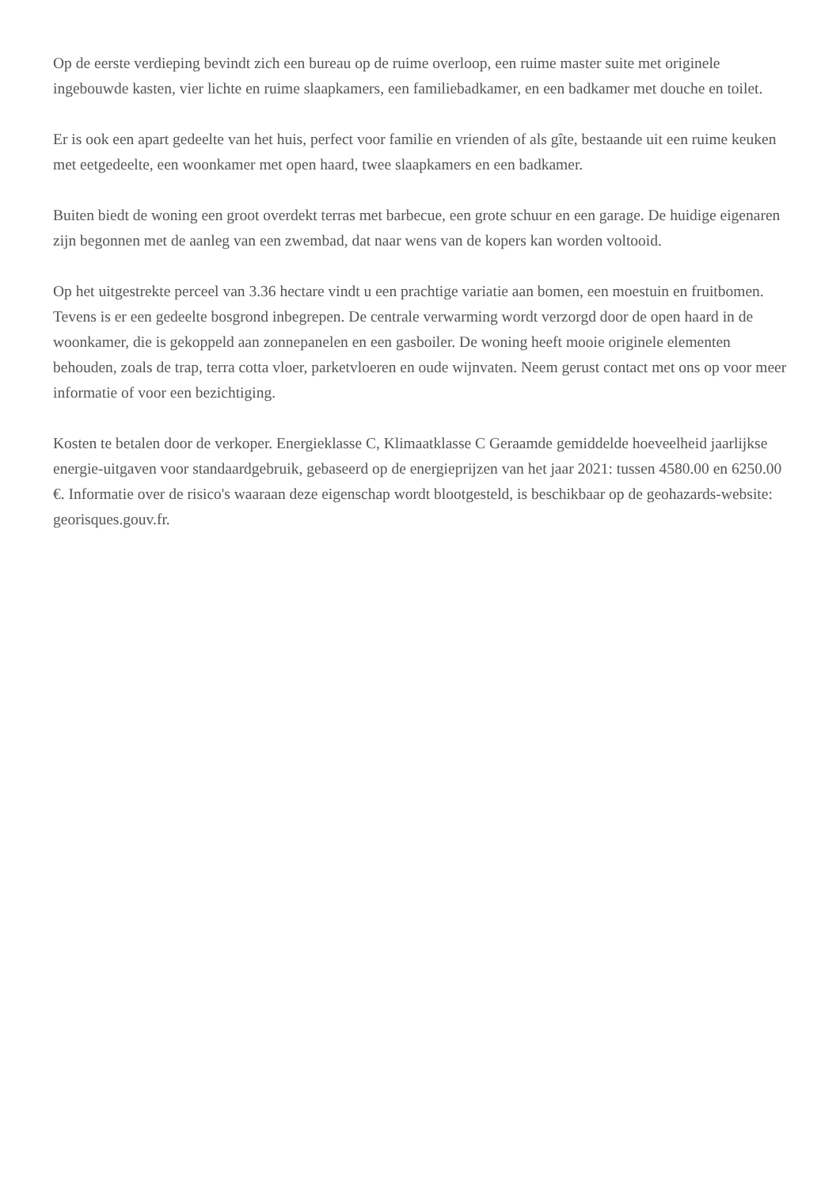Op de eerste verdieping bevindt zich een bureau op de ruime overloop, een ruime master suite met originele ingebouwde kasten, vier lichte en ruime slaapkamers, een familiebadkamer, en een badkamer met douche en toilet.
Er is ook een apart gedeelte van het huis, perfect voor familie en vrienden of als gîte, bestaande uit een ruime keuken met eetgedeelte, een woonkamer met open haard, twee slaapkamers en een badkamer.
Buiten biedt de woning een groot overdekt terras met barbecue, een grote schuur en een garage. De huidige eigenaren zijn begonnen met de aanleg van een zwembad, dat naar wens van de kopers kan worden voltooid.
Op het uitgestrekte perceel van 3.36 hectare vindt u een prachtige variatie aan bomen, een moestuin en fruitbomen. Tevens is er een gedeelte bosgrond inbegrepen. De centrale verwarming wordt verzorgd door de open haard in de woonkamer, die is gekoppeld aan zonnepanelen en een gasboiler. De woning heeft mooie originele elementen behouden, zoals de trap, terra cotta vloer, parketvloeren en oude wijnvaten. Neem gerust contact met ons op voor meer informatie of voor een bezichtiging.
Kosten te betalen door de verkoper. Energieklasse C, Klimaatklasse C Geraamde gemiddelde hoeveelheid jaarlijkse energie-uitgaven voor standaardgebruik, gebaseerd op de energieprijzen van het jaar 2021: tussen 4580.00 en 6250.00 €. Informatie over de risico's waaraan deze eigenschap wordt blootgesteld, is beschikbaar op de geohazards-website: georisques.gouv.fr.